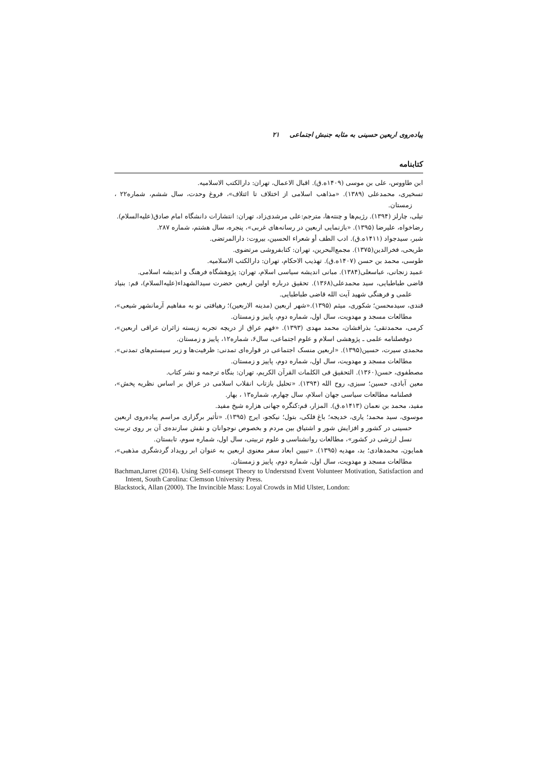پیاده‌روی اربعین حسینی به مثابه جنبش اجتماعی ۲۱
کتابنامه
ابن طاووس، علی بن موسی (۱۴۰۹ه.ق). اقبال الاعمال، تهران: دارالکتب الاسلامیه.
تسخیری، محمدعلی (۱۳۸۹). «مذاهب اسلامی از اختلاف تا ائتلاف»، فروغ وحدت، سال ششم، شماره۲۲ ، زمستان.
تیلی، چارلز (۱۳۹۴). رژیم‌ها و چنته‌ها، مترجم:علی مرشدی‌زاد، تهران: انتشارات دانشگاه امام صادق(علیه‌السلام).
رضاخواه، علیرضا (۱۳۹۵). «بازنمایی اربعین در رسانه‌های غربی»، پنجره، سال هشتم، شماره ۲۸۷.
شبر، سیدجواد (۱۴۱۱ه.ق). ادب الطف أو شعراء الحسین، بیروت: دارالمرتضی.
طریحی، فخرالدین(۱۳۷۵). مجمع‌البحرین، تهران: کتابفروشی مرتضوی.
طوسی، محمد بن حسن (۱۴۰۷ه.ق). تهذیب الاحکام، تهران: دارالکتب الاسلامیه.
عمید زنجانی، عباسعلی(۱۳۸۴). مبانی اندیشه سیاسی اسلام، تهران: پژوهشگاه فرهنگ و اندیشه اسلامی.
قاضی طباطبایی، سید محمدعلی(۱۳۶۸). تحقیق درباره اولین اربعین حضرت سیدالشهداء(علیه‌السلام)، قم: بنیاد علمی و فرهنگی شهید آیت الله قاضی طباطبایی.
قندی، سیدمحسن؛ شکوری، میثم (۱۳۹۵).«شهر اربعین (مدینه الاربعین)؛ رهیافتی نو به مفاهیم آرمانشهر شیعی»، مطالعات مسجد و مهدویت، سال اول، شماره دوم، پاییز و زمستان.
کرمی، محمدتقی؛ بذرافشان، محمد مهدی (۱۳۹۳). «فهم عراق از دریچه تجربه زیسته زائران عراقی اربعین»، دوفصلنامه علمی ـ پژوهشی اسلام و علوم اجتماعی، سال۶، شماره۱۲، پاییز و زمستان.
محمدی سیرت، حسین(۱۳۹۵). «اربعین منسک اجتماعی در قواره‌ای تمدنی: ظرفیت‌ها و زیر سیستم‌های تمدنی». مطالعات مسجد و مهدویت، سال اول، شماره دوم، پاییز و زمستان.
مصطفوی، حسن(۱۳۶۰). التحقیق فی الکلمات القرآن الکریم، تهران: بنگاه ترجمه و نشر کتاب.
معین آبادی، حسین؛ سبزی، روح الله (۱۳۹۴). «تحلیل بازتاب انقلاب اسلامی در عراق بر اساس نظریه پخش»، فصلنامه مطالعات سیاسی جهان اسلام، سال چهارم، شماره۱۳ ، بهار.
مفید، محمد بن نعمان (۱۴۱۳ه.ق). المزار، قم:کنگره جهانی هزاره شیخ مفید.
موسوی، سید محمد؛ یاری، خدیجه؛ باغ فلکی، بتول؛ نیکجو، ایرج (۱۳۹۵). «تأثیر برگزاری مراسم پیاده‌روی اربعین حسینی در کشور و افزایش شور و اشتیاق بین مردم و بخصوص نوجوانان و نقش سازنده‌ی آن بر روی تربیت نسل ارزشی در کشور»، مطالعات روانشناسی و علوم تربیتی، سال اول، شماره سوم، تابستان.
همایون، محمدهادی؛ بد، مهدیه (۱۳۹۵). «تبیین ابعاد سفر معنوی اربعین به عنوان ابر رویداد گردشگری مذهبی»، مطالعات مسجد و مهدویت، سال اول، شماره دوم، پاییز و زمستان.
Bachman,Jarret (2014). Using Self-consept Theory to Understsnd Event Volunteer Motivation, Satisfaction and Intent, South Carolina: Clemson University Press.
Blackstock, Allan (2000). The Invincible Mass: Loyal Crowds in Mid Ulster, London: